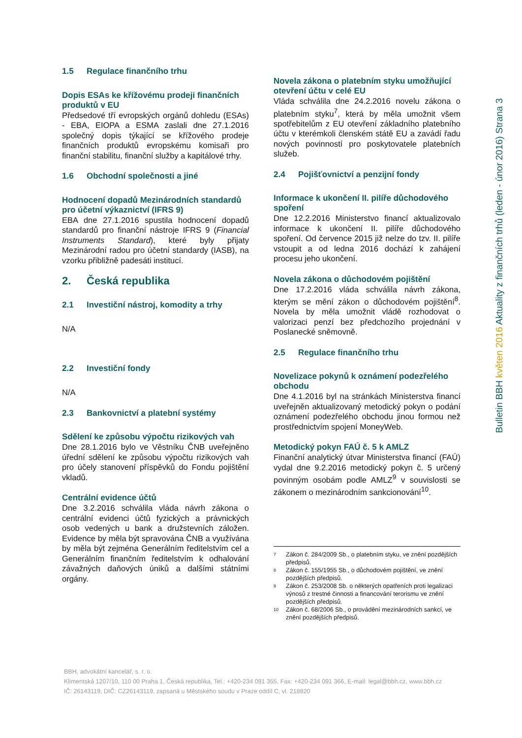1.5 Regulace finančního trhu
Dopis ESAs ke křížovému prodeji finančních produktů v EU
Předsedové tří evropských orgánů dohledu (ESAs) - EBA, EIOPA a ESMA zaslali dne 27.1.2016 společný dopis týkající se křížového prodeje finančních produktů evropskému komisaři pro finanční stabilitu, finanční služby a kapitálové trhy.
1.6 Obchodní společnosti a jiné
Hodnocení dopadů Mezinárodních standardů pro účetní výkaznictví (IFRS 9)
EBA dne 27.1.2016 spustila hodnocení dopadů standardů pro finanční nástroje IFRS 9 (Financial Instruments Standard), které byly přijaty Mezinárodní radou pro účetní standardy (IASB), na vzorku přibližně padesáti institucí.
2. Česká republika
2.1 Investiční nástroj, komodity a trhy
N/A
2.2 Investiční fondy
N/A
2.3 Bankovnictví a platební systémy
Sdělení ke způsobu výpočtu rizikových vah
Dne 28.1.2016 bylo ve Věstníku ČNB uveřejněno úřední sdělení ke způsobu výpočtu rizikových vah pro účely stanovení příspěvků do Fondu pojištění vkladů.
Centrální evidence účtů
Dne 3.2.2016 schválila vláda návrh zákona o centrální evidenci účtů fyzických a právnických osob vedených u bank a družstevních záložen. Evidence by měla být spravována ČNB a využívána by měla být zejména Generálním ředitelstvím cel a Generálním finančním ředitelstvím k odhalování závažných daňových úniků a dalšími státními orgány.
Novela zákona o platebním styku umožňující otevření účtu v celé EU
Vláda schválila dne 24.2.2016 novelu zákona o platebním styku<sup>7</sup>, která by měla umožnit všem spotřebitelům z EU otevření základního platebního účtu v kterémkoli členském státě EU a zavádí řadu nových povinností pro poskytovatele platebních služeb.
2.4 Pojišťovnictví a penzijní fondy
Informace k ukončení II. pilíře důchodového spoření
Dne 12.2.2016 Ministerstvo financí aktualizovalo informace k ukončení II. pilíře důchodového spoření. Od července 2015 již nelze do tzv. II. pilíře vstoupit a od ledna 2016 dochází k zahájení procesu jeho ukončení.
Novela zákona o důchodovém pojištění
Dne 17.2.2016 vláda schválila návrh zákona, kterým se mění zákon o důchodovém pojištění<sup>8</sup>. Novela by měla umožnit vládě rozhodovat o valorizaci penzí bez předchozího projednání v Poslanecké sněmovně.
2.5 Regulace finančního trhu
Novelizace pokynů k oznámení podezřelého obchodu
Dne 4.1.2016 byl na stránkách Ministerstva financí uveřejněn aktualizovaný metodický pokyn o podání oznámení podezřelého obchodu jinou formou než prostřednictvím spojení MoneyWeb.
Metodický pokyn FAÚ č. 5 k AMLZ
Finanční analytický útvar Ministerstva financí (FAÚ) vydal dne 9.2.2016 metodický pokyn č. 5 určený povinným osobám podle AMLZ<sup>9</sup> v souvislosti se zákonem o mezinárodním sankcionování<sup>10</sup>.
7 Zákon č. 284/2009 Sb., o platebním styku, ve znění pozdějších předpisů.
8 Zákon č. 155/1955 Sb., o důchodovém pojištění, ve znění pozdějších předpisů.
9 Zákon č. 253/2008 Sb. o některých opatřeních proti legalizaci výnosů z trestné činnosti a financování terorismu ve znění pozdějších předpisů.
10 Zákon č. 68/2006 Sb., o provádění mezinárodních sankcí, ve znění pozdějších předpisů.
Bulletin BBH květen 2016 Aktuality z finančních trhů (leden - únor 2016) Strana 3
BBH, advokátní kancelář, s. r. o.
Klimentská 1207/10, 110 00 Praha 1, Česká republika, Tel.: +420-234 091 355, Fax: +420-234 091 366, E-mail: legal@bbh.cz, www.bbh.cz
IČ: 26143119, DIČ: CZ26143119, zapsaná u Městského soudu v Praze oddíl C, vl. 218820